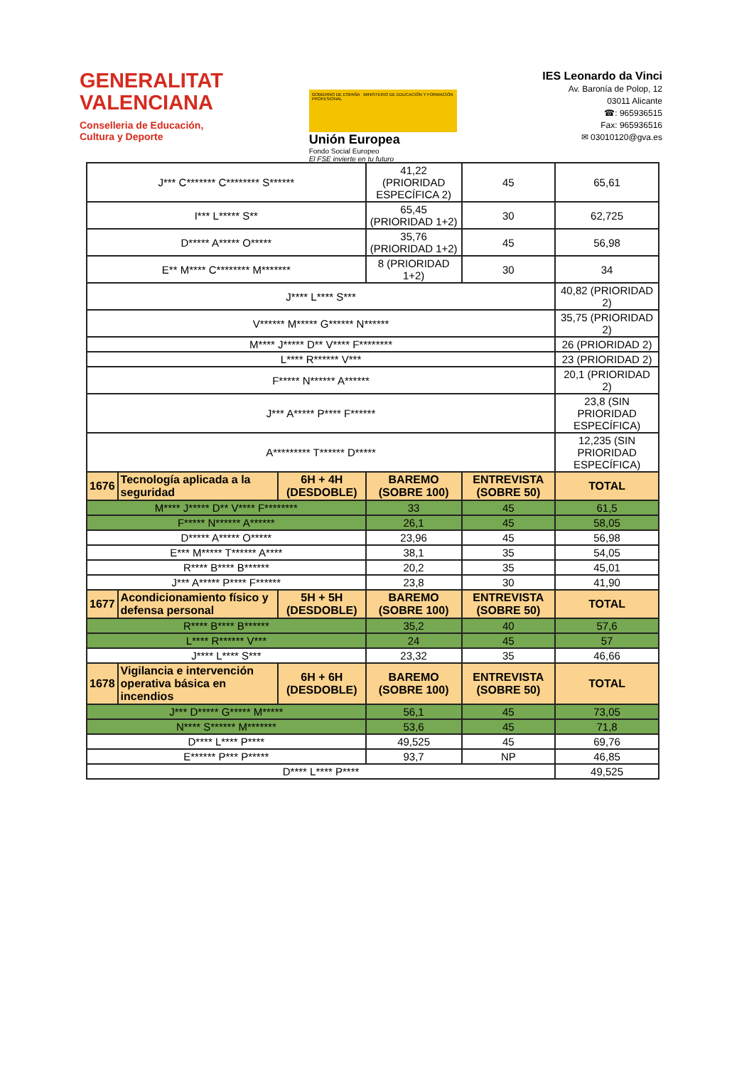GENERALITAT
VALENCIANA
Conselleria de Educación,
Cultura y Deporte
GOBIERNO DE ESPAÑA MINISTERIO DE EDUCACIÓN Y FORMACIÓN PROFESIONAL
Unión Europea
Fondo Social Europeo
El FSE invierte en tu futuro
IES Leonardo da Vinci
Av. Baronía de Polop, 12
03011 Alicante
☎: 965936515
Fax: 965936516
✉ 03010120@gva.es
| J*** C******* C******** S****** | | | 41,22 (PRIORIDAD ESPECÍFICA 2) | 45 | 65,61 |
| I*** L***** S** | | | 65,45 (PRIORIDAD 1+2) | 30 | 62,725 |
| D***** A***** O***** | | | 35,76 (PRIORIDAD 1+2) | 45 | 56,98 |
| E** M**** C******** M******* | | | 8 (PRIORIDAD 1+2) | 30 | 34 |
| J**** L**** S*** | | | | | 40,82 (PRIORIDAD 2) |
| V****** M***** G****** N****** | | | | | 35,75 (PRIORIDAD 2) |
| M**** J***** D** V**** F******** | | | | | 26 (PRIORIDAD 2) |
| L**** R****** V*** | | | | | 23 (PRIORIDAD 2) |
| F***** N****** A****** | | | | | 20,1 (PRIORIDAD 2) |
| J*** A***** P**** F****** | | | | | 23,8 (SIN PRIORIDAD ESPECÍFICA) |
| A********* T****** D***** | | | | | 12,235 (SIN PRIORIDAD ESPECÍFICA) |
| 1676 | Tecnología aplicada a la seguridad | 6H + 4H (DESDOBLE) | BAREMO (SOBRE 100) | ENTREVISTA (SOBRE 50) | TOTAL |
| M**** J***** D** V**** F******** | | | 33 | 45 | 61,5 |
| F***** N****** A****** | | | 26,1 | 45 | 58,05 |
| D***** A***** O***** | | | 23,96 | 45 | 56,98 |
| E*** M***** T****** A**** | | | 38,1 | 35 | 54,05 |
| R**** B**** B****** | | | 20,2 | 35 | 45,01 |
| J*** A***** P**** F****** | | | 23,8 | 30 | 41,90 |
| 1677 | Acondicionamiento físico y defensa personal | 5H + 5H (DESDOBLE) | BAREMO (SOBRE 100) | ENTREVISTA (SOBRE 50) | TOTAL |
| R**** B**** B****** | | | 35,2 | 40 | 57,6 |
| L**** R****** V*** | | | 24 | 45 | 57 |
| J**** L**** S*** | | | 23,32 | 35 | 46,66 |
| 1678 | Vigilancia e intervención operativa básica en incendios | 6H + 6H (DESDOBLE) | BAREMO (SOBRE 100) | ENTREVISTA (SOBRE 50) | TOTAL |
| J*** D***** G***** M***** | | | 56,1 | 45 | 73,05 |
| N**** S****** M******* | | | 53,6 | 45 | 71,8 |
| D**** L**** P**** | | | 49,525 | 45 | 69,76 |
| E****** P*** P***** | | | 93,7 | NP | 46,85 |
| D**** L**** P**** | | | | | 49,525 |